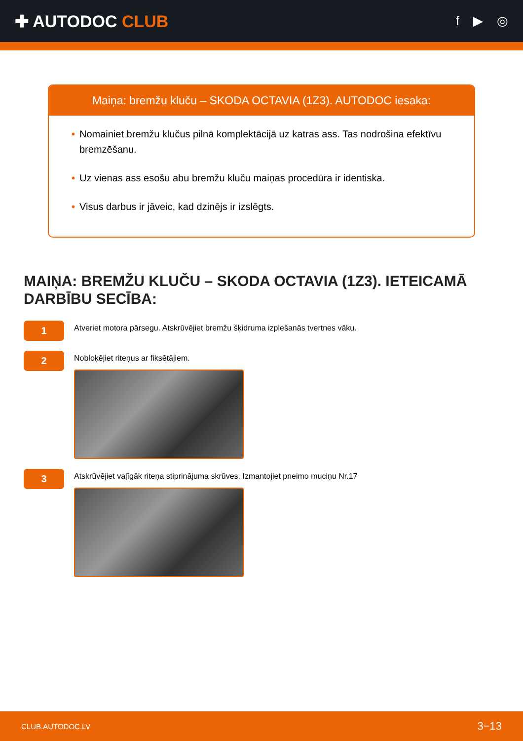✚ AUTODOC CLUB
f ▶ ◎
Maiņa: bremžu kluču – SKODA OCTAVIA (1Z3). AUTODOC iesaka:
• Nomainiet bremžu klučus pilnā komplektācijā uz katras ass. Tas nodrošina efektīvu bremzēšanu.
• Uz vienas ass esošu abu bremžu kluču maiņas procedūra ir identiska.
• Visus darbus ir jāveic, kad dzinējs ir izslēgts.
MAIŅA: BREMŽU KLUČU – SKODA OCTAVIA (1Z3). IETEICAMĀ DARBĪBU SECĪBA:
1
Atveriet motora pārsegu. Atskrūvējiet bremžu šķidruma izplešanās tvertnes vāku.
2
Nobloķējiet riteņus ar fiksētājiem.
3
Atskrūvējiet vaļīgāk riteņa stiprinājuma skrūves. Izmantojiet pneimo muciņu Nr.17
CLUB.AUTODOC.LV 3−13